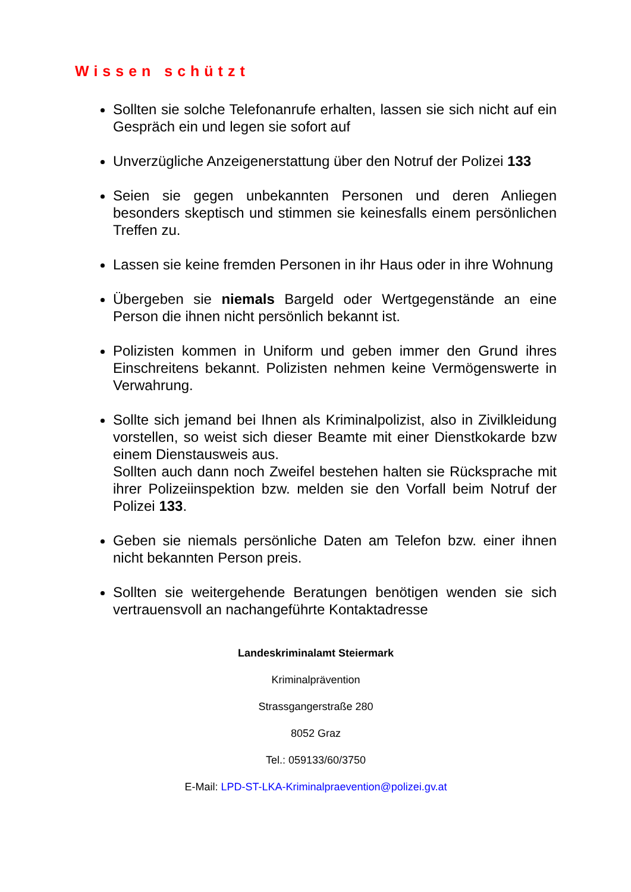Wissen schützt
Sollten sie solche Telefonanrufe erhalten, lassen sie sich nicht auf ein Gespräch ein und legen sie sofort auf
Unverzügliche Anzeigenerstattung über den Notruf der Polizei 133
Seien sie gegen unbekannten Personen und deren Anliegen besonders skeptisch und stimmen sie keinesfalls einem persönlichen Treffen zu.
Lassen sie keine fremden Personen in ihr Haus oder in ihre Wohnung
Übergeben sie niemals Bargeld oder Wertgegenstände an eine Person die ihnen nicht persönlich bekannt ist.
Polizisten kommen in Uniform und geben immer den Grund ihres Einschreitens bekannt. Polizisten nehmen keine Vermögenswerte in Verwahrung.
Sollte sich jemand bei Ihnen als Kriminalpolizist, also in Zivilkleidung vorstellen, so weist sich dieser Beamte mit einer Dienstkokarde bzw einem Dienstausweis aus.
Sollten auch dann noch Zweifel bestehen halten sie Rücksprache mit ihrer Polizeiinspektion bzw. melden sie den Vorfall beim Notruf der Polizei 133.
Geben sie niemals persönliche Daten am Telefon bzw. einer ihnen nicht bekannten Person preis.
Sollten sie weitergehende Beratungen benötigen wenden sie sich vertrauensvoll an nachangeführte Kontaktadresse
Landeskriminalamt Steiermark
Kriminalprävention
Strassgangerstraße 280
8052 Graz
Tel.: 059133/60/3750
E-Mail: LPD-ST-LKA-Kriminalpraevention@polizei.gv.at